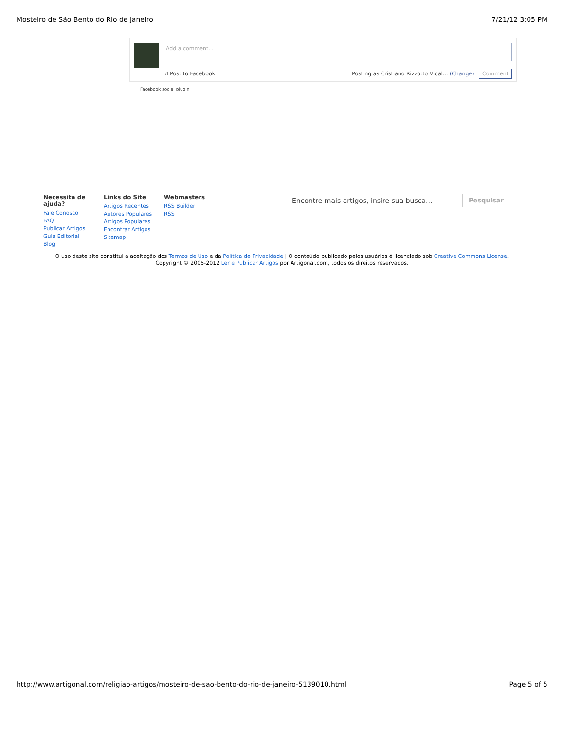Mosteiro de São Bento do Rio de janeiro 7/21/12 3:05 PM
Add a comment...
☑ Post to Facebook Posting as Cristiano Rizzotto Vidal... (Change) Comment
Facebook social plugin
Necessita de ajuda?
Fale Conosco
FAQ
Publicar Artigos
Guia Editorial
Blog
Links do Site
Artigos Recentes
Autores Populares
Artigos Populares
Encontrar Artigos
Sitemap
Webmasters
RSS Builder
RSS
Encontre mais artigos, insire sua busca...
Pesquisar
O uso deste site constitui a aceitação dos Termos de Uso e da Política de Privacidade | O conteúdo publicado pelos usuários é licenciado sob Creative Commons License.
Copyright © 2005-2012 Ler e Publicar Artigos por Artigonal.com, todos os direitos reservados.
http://www.artigonal.com/religiao-artigos/mosteiro-de-sao-bento-do-rio-de-janeiro-5139010.html Page 5 of 5